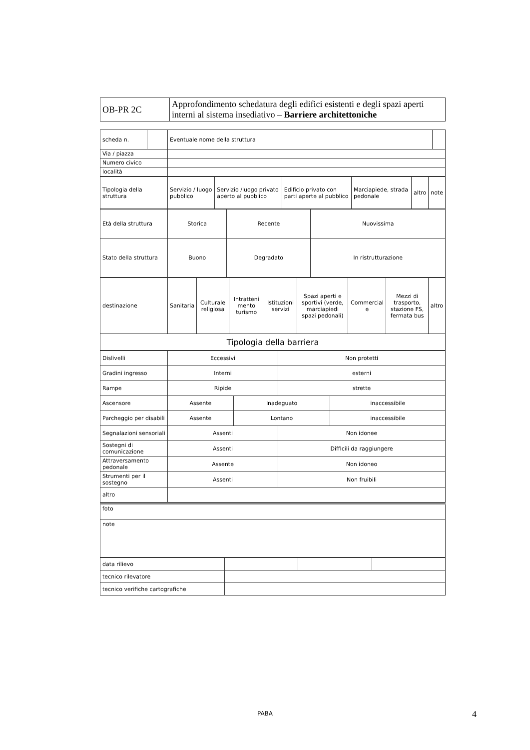| OB-PR 2C | Approfondimento schedatura degli edifici esistenti e degli spazi aperti interni al sistema insediativo – Barriere architettoniche |
| scheda n. | | Eventuale nome della struttura | |
| Via / piazza | | | |
| Numero civico | | | |
| località | | | |
| Tipologia della struttura | Servizio / luogo pubblico | Servizio /luogo privato aperto al pubblico | Edificio privato con parti aperte al pubblico | Marciapiede, strada pedonale | altro | note |
| Età della struttura | Storica | Recente | Nuovissima |
| Stato della struttura | Buono | Degradato | In ristrutturazione |
| destinazione | Sanitaria | Culturale religiosa | Intratteni mento turismo | Istituzioni servizi | Spazi aperti e sportivi (verde, marciapiedi spazi pedonali) | Commercial e | Mezzi di trasporto, stazione FS, fermata bus | altro |
| Tipologia della barriera | | | | | | | | |
| Dislivelli | Eccessivi | | Non protetti | |
| Gradini ingresso | Interni | | esterni | |
| Rampe | Ripide | | strette | |
| Ascensore | Assente | Inadeguato | | inaccessibile |
| Parcheggio per disabili | Assente | Lontano | | inaccessibile |
| Segnalazioni sensoriali | Assenti | | Non idonee | |
| Sostegni di comunicazione | Assenti | | Difficili da raggiungere | |
| Attraversamento pedonale | Assente | | Non idoneo | |
| Strumenti per il sostegno | Assenti | | Non fruibili | |
| altro | | | | |
| foto |
| note |
| data rilievo | | | |
| tecnico rilevatore | | | |
| tecnico verifiche cartografiche | | | |
PABA 4